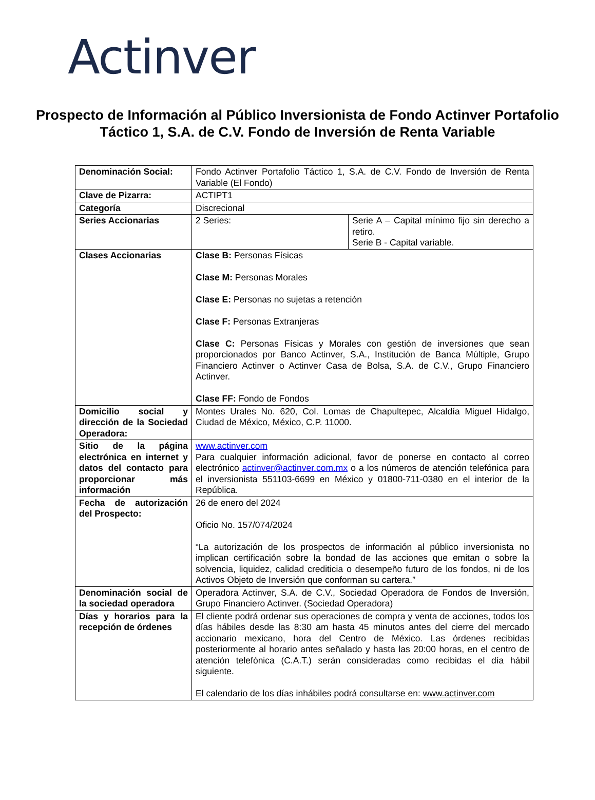Actinver
Prospecto de Información al Público Inversionista de Fondo Actinver Portafolio Táctico 1, S.A. de C.V. Fondo de Inversión de Renta Variable
| Denominación Social: | Fondo Actinver Portafolio Táctico 1, S.A. de C.V. Fondo de Inversión de Renta Variable (El Fondo) | |
| Clave de Pizarra: | ACTIPT1 | |
| Categoría | Discrecional | |
| Series Accionarias | 2 Series: | Serie A – Capital mínimo fijo sin derecho a retiro. Serie B - Capital variable. |
| Clases Accionarias | Clase B: Personas Físicas Clase M: Personas Morales Clase E: Personas no sujetas a retención Clase F: Personas Extranjeras Clase C: Personas Físicas y Morales con gestión de inversiones que sean proporcionados por Banco Actinver, S.A., Institución de Banca Múltiple, Grupo Financiero Actinver o Actinver Casa de Bolsa, S.A. de C.V., Grupo Financiero Actinver. Clase FF: Fondo de Fondos | |
| Domicilio social y dirección de la Sociedad Operadora: | Montes Urales No. 620, Col. Lomas de Chapultepec, Alcaldía Miguel Hidalgo, Ciudad de México, México, C.P. 11000. | |
| Sitio de la página electrónica en internet y datos del contacto para proporcionar más información | www.actinver.com Para cualquier información adicional, favor de ponerse en contacto al correo electrónico actinver@actinver.com.mx o a los números de atención telefónica para el inversionista 551103-6699 en México y 01800-711-0380 en el interior de la República. | |
| Fecha de autorización del Prospecto: | 26 de enero del 2024 Oficio No. 157/074/2024 “La autorización de los prospectos de información al público inversionista no implican certificación sobre la bondad de las acciones que emitan o sobre la solvencia, liquidez, calidad crediticia o desempeño futuro de los fondos, ni de los Activos Objeto de Inversión que conforman su cartera.” | |
| Denominación social de la sociedad operadora | Operadora Actinver, S.A. de C.V., Sociedad Operadora de Fondos de Inversión, Grupo Financiero Actinver. (Sociedad Operadora) | |
| Días y horarios para la recepción de órdenes | El cliente podrá ordenar sus operaciones de compra y venta de acciones, todos los días hábiles desde las 8:30 am hasta 45 minutos antes del cierre del mercado accionario mexicano, hora del Centro de México. Las órdenes recibidas posteriormente al horario antes señalado y hasta las 20:00 horas, en el centro de atención telefónica (C.A.T.) serán consideradas como recibidas el día hábil siguiente. El calendario de los días inhábiles podrá consultarse en: www.actinver.com | |